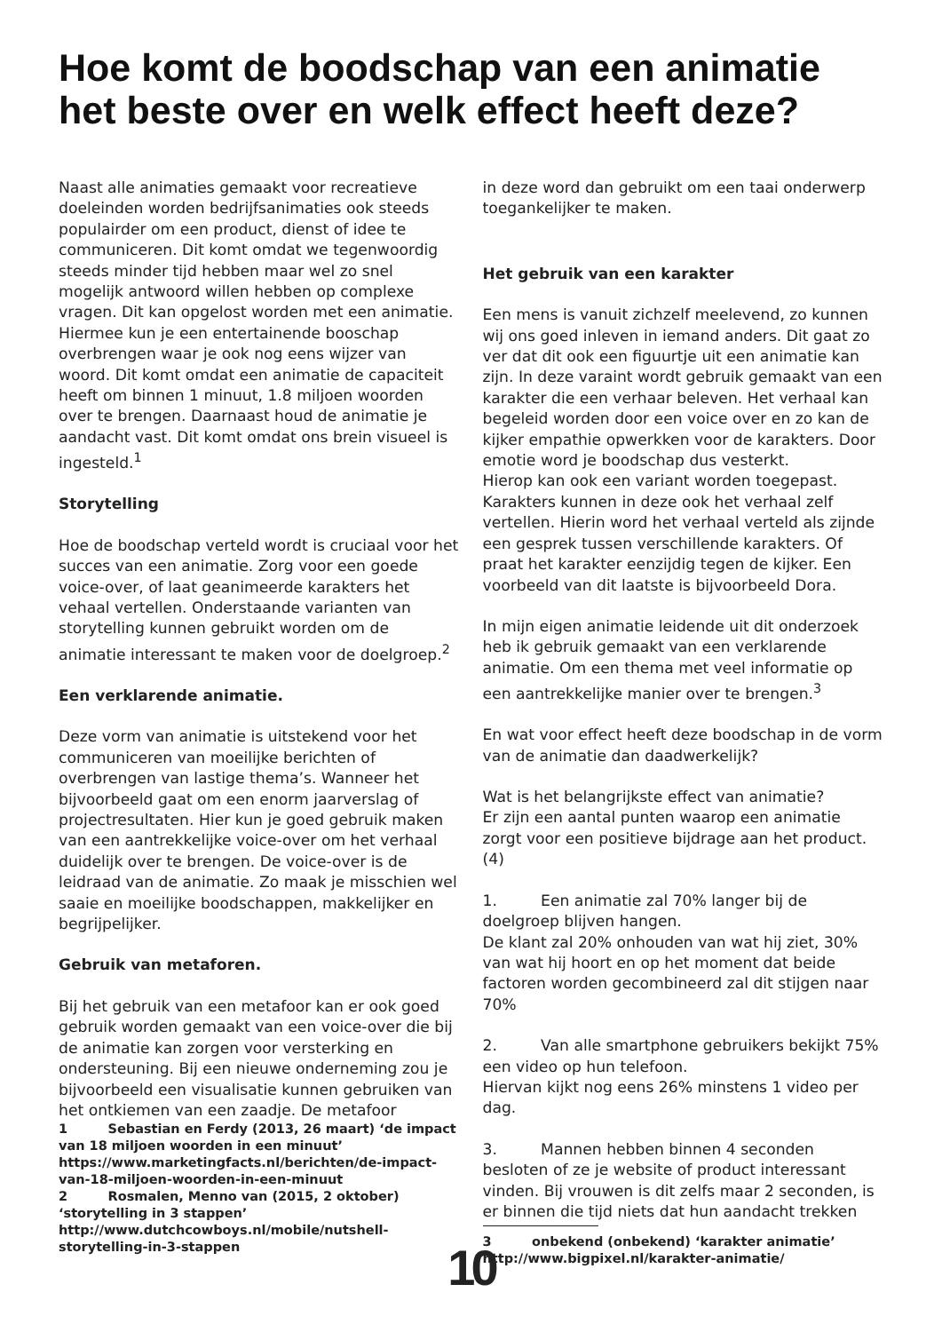Hoe komt de boodschap van een animatie het beste over en welk effect heeft deze?
Naast alle animaties gemaakt voor recreatieve doeleinden worden bedrijfsanimaties ook steeds populairder om een product, dienst of idee te communiceren. Dit komt omdat we tegenwoordig steeds minder tijd hebben maar wel zo snel mogelijk antwoord willen hebben op complexe vragen. Dit kan opgelost worden met een animatie. Hiermee kun je een entertainende booschap overbrengen waar je ook nog eens wijzer van woord. Dit komt omdat een animatie de capaciteit heeft om binnen 1 minuut, 1.8 miljoen woorden over te brengen. Daarnaast houd de animatie je aandacht vast. Dit komt omdat ons brein visueel is ingesteld.<sup>1</sup>
Storytelling
Hoe de boodschap verteld wordt is cruciaal voor het succes van een animatie. Zorg voor een goede voice-over, of laat geanimeerde karakters het vehaal vertellen. Onderstaande varianten van storytelling kunnen gebruikt worden om de animatie interessant te maken voor de doelgroep.<sup>2</sup>
Een verklarende animatie.
Deze vorm van animatie is uitstekend voor het communiceren van moeilijke berichten of overbrengen van lastige thema’s. Wanneer het bijvoorbeeld gaat om een enorm jaarverslag of projectresultaten. Hier kun je goed gebruik maken van een aantrekkelijke voice-over om het verhaal duidelijk over te brengen. De voice-over is de leidraad van de animatie. Zo maak je misschien wel saaie en moeilijke boodschappen, makkelijker en begrijpelijker.
Gebruik van metaforen.
Bij het gebruik van een metafoor kan er ook goed gebruik worden gemaakt van een voice-over die bij de animatie kan zorgen voor versterking en ondersteuning. Bij een nieuwe onderneming zou je bijvoorbeeld een visualisatie kunnen gebruiken van het ontkiemen van een zaadje. De metafoor
1 Sebastian en Ferdy (2013, 26 maart) ‘de impact van 18 miljoen woorden in een minuut’ https://www.marketingfacts.nl/berichten/de-impact-van-18-miljoen-woorden-in-een-minuut
2 Rosmalen, Menno van (2015, 2 oktober) ‘storytelling in 3 stappen’ http://www.dutchcowboys.nl/mobile/nutshell-storytelling-in-3-stappen
in deze word dan gebruikt om een taai onderwerp toegankelijker te maken.
Het gebruik van een karakter
Een mens is vanuit zichzelf meelevend, zo kunnen wij ons goed inleven in iemand anders. Dit gaat zo ver dat dit ook een figuurtje uit een animatie kan zijn. In deze varaint wordt gebruik gemaakt van een karakter die een verhaar beleven. Het verhaal kan begeleid worden door een voice over en zo kan de kijker empathie opwerkken voor de karakters. Door emotie word je boodschap dus vesterkt.
Hierop kan ook een variant worden toegepast. Karakters kunnen in deze ook het verhaal zelf vertellen. Hierin word het verhaal verteld als zijnde een gesprek tussen verschillende karakters. Of praat het karakter eenzijdig tegen de kijker. Een voorbeeld van dit laatste is bijvoorbeeld Dora.
In mijn eigen animatie leidende uit dit onderzoek heb ik gebruik gemaakt van een verklarende animatie. Om een thema met veel informatie op een aantrekkelijke manier over te brengen.<sup>3</sup>
En wat voor effect heeft deze boodschap in de vorm van de animatie dan daadwerkelijk?
Wat is het belangrijkste effect van animatie?
Er zijn een aantal punten waarop een animatie zorgt voor een positieve bijdrage aan het product. (4)
1. Een animatie zal 70% langer bij de doelgroep blijven hangen.
De klant zal 20% onhouden van wat hij ziet, 30% van wat hij hoort en op het moment dat beide factoren worden gecombineerd zal dit stijgen naar 70%
2. Van alle smartphone gebruikers bekijkt 75% een video op hun telefoon.
Hiervan kijkt nog eens 26% minstens 1 video per dag.
3. Mannen hebben binnen 4 seconden besloten of ze je website of product interessant vinden. Bij vrouwen is dit zelfs maar 2 seconden, is er binnen die tijd niets dat hun aandacht trekken
3 onbekend (onbekend) ‘karakter animatie’ http://www.bigpixel.nl/karakter-animatie/
10